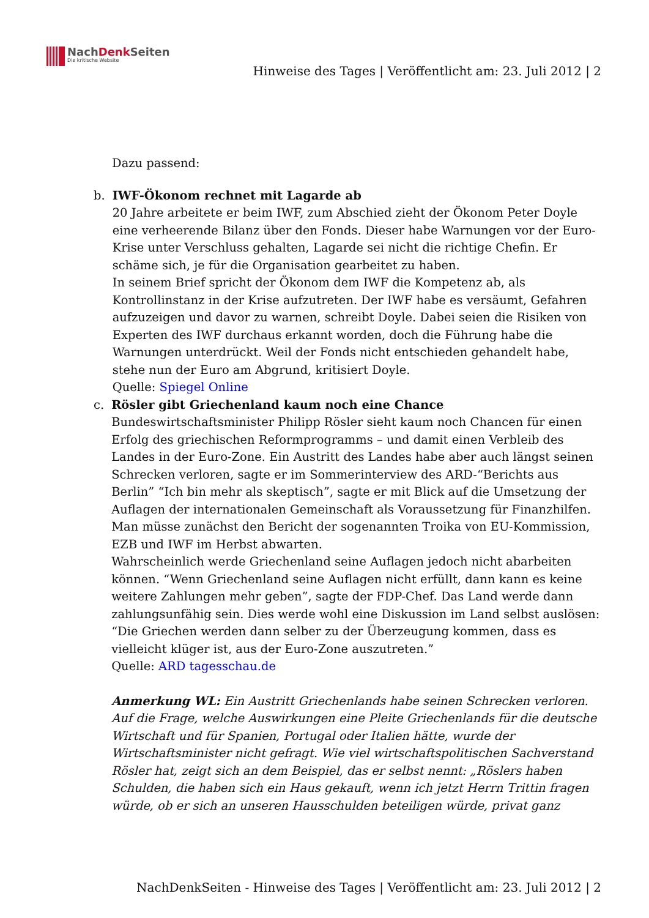NachDenk Seiten
Die kritische Website
Hinweise des Tages | Veröffentlicht am: 23. Juli 2012 | 2
Dazu passend:
b. IWF-Ökonom rechnet mit Lagarde ab
20 Jahre arbeitete er beim IWF, zum Abschied zieht der Ökonom Peter Doyle eine verheerende Bilanz über den Fonds. Dieser habe Warnungen vor der Euro-Krise unter Verschluss gehalten, Lagarde sei nicht die richtige Chefin. Er schäme sich, je für die Organisation gearbeitet zu haben.
In seinem Brief spricht der Ökonom dem IWF die Kompetenz ab, als Kontrollinstanz in der Krise aufzutreten. Der IWF habe es versäumt, Gefahren aufzuzeigen und davor zu warnen, schreibt Doyle. Dabei seien die Risiken von Experten des IWF durchaus erkannt worden, doch die Führung habe die Warnungen unterdrückt. Weil der Fonds nicht entschieden gehandelt habe, stehe nun der Euro am Abgrund, kritisiert Doyle.
Quelle: Spiegel Online
c. Rösler gibt Griechenland kaum noch eine Chance
Bundeswirtschaftsminister Philipp Rösler sieht kaum noch Chancen für einen Erfolg des griechischen Reformprogramms – und damit einen Verbleib des Landes in der Euro-Zone. Ein Austritt des Landes habe aber auch längst seinen Schrecken verloren, sagte er im Sommerinterview des ARD-“Berichts aus Berlin” “Ich bin mehr als skeptisch”, sagte er mit Blick auf die Umsetzung der Auflagen der internationalen Gemeinschaft als Voraussetzung für Finanzhilfen. Man müsse zunächst den Bericht der sogenannten Troika von EU-Kommission, EZB und IWF im Herbst abwarten.
Wahrscheinlich werde Griechenland seine Auflagen jedoch nicht abarbeiten können. “Wenn Griechenland seine Auflagen nicht erfüllt, dann kann es keine weitere Zahlungen mehr geben”, sagte der FDP-Chef. Das Land werde dann zahlungsunfähig sein. Dies werde wohl eine Diskussion im Land selbst auslösen: “Die Griechen werden dann selber zu der Überzeugung kommen, dass es vielleicht klüger ist, aus der Euro-Zone auszutreten.”
Quelle: ARD tagesschau.de
Anmerkung WL: Ein Austritt Griechenlands habe seinen Schrecken verloren. Auf die Frage, welche Auswirkungen eine Pleite Griechenlands für die deutsche Wirtschaft und für Spanien, Portugal oder Italien hätte, wurde der Wirtschaftsminister nicht gefragt. Wie viel wirtschaftspolitischen Sachverstand Rösler hat, zeigt sich an dem Beispiel, das er selbst nennt: „Röslers haben Schulden, die haben sich ein Haus gekauft, wenn ich jetzt Herrn Trittin fragen würde, ob er sich an unseren Hausschulden beteiligen würde, privat ganz
NachDenkSeiten - Hinweise des Tages | Veröffentlicht am: 23. Juli 2012 | 2